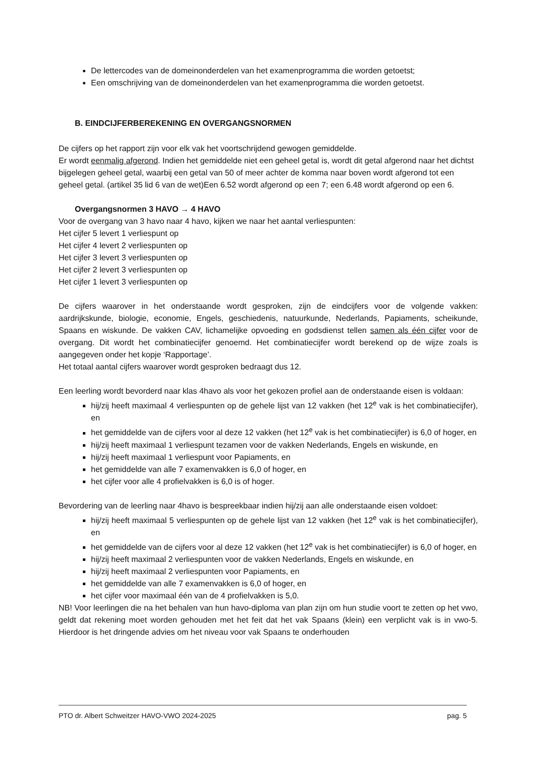De lettercodes van de domeinonderdelen van het examenprogramma die worden getoetst;
Een omschrijving van de domeinonderdelen van het examenprogramma die worden getoetst.
B. EINDCIJFERBEREKENING EN OVERGANGSNORMEN
De cijfers op het rapport zijn voor elk vak het voortschrijdend gewogen gemiddelde.
Er wordt eenmalig afgerond. Indien het gemiddelde niet een geheel getal is, wordt dit getal afgerond naar het dichtst bijgelegen geheel getal, waarbij een getal van 50 of meer achter de komma naar boven wordt afgerond tot een geheel getal. (artikel 35 lid 6 van de wet)Een 6.52 wordt afgerond op een 7; een 6.48 wordt afgerond op een 6.
Overgangsnormen 3 HAVO → 4 HAVO
Voor de overgang van 3 havo naar 4 havo, kijken we naar het aantal verliespunten:
Het cijfer 5 levert 1 verliespunt op
Het cijfer 4 levert 2 verliespunten op
Het cijfer 3 levert 3 verliespunten op
Het cijfer 2 levert 3 verliespunten op
Het cijfer 1 levert 3 verliespunten op
De cijfers waarover in het onderstaande wordt gesproken, zijn de eindcijfers voor de volgende vakken: aardrijkskunde, biologie, economie, Engels, geschiedenis, natuurkunde, Nederlands, Papiaments, scheikunde, Spaans en wiskunde. De vakken CAV, lichamelijke opvoeding en godsdienst tellen samen als één cijfer voor de overgang. Dit wordt het combinatiecijfer genoemd. Het combinatiecijfer wordt berekend op de wijze zoals is aangegeven onder het kopje ‘Rapportage’.
Het totaal aantal cijfers waarover wordt gesproken bedraagt dus 12.
Een leerling wordt bevorderd naar klas 4havo als voor het gekozen profiel aan de onderstaande eisen is voldaan:
hij/zij heeft maximaal 4 verliespunten op de gehele lijst van 12 vakken (het 12<sup>e</sup> vak is het combinatiecijfer), en
het gemiddelde van de cijfers voor al deze 12 vakken (het 12<sup>e</sup> vak is het combinatiecijfer) is 6,0 of hoger, en
hij/zij heeft maximaal 1 verliespunt tezamen voor de vakken Nederlands, Engels en wiskunde, en
hij/zij heeft maximaal 1 verliespunt voor Papiaments, en
het gemiddelde van alle 7 examenvakken is 6,0 of hoger, en
het cijfer voor alle 4 profielvakken is 6,0 is of hoger.
Bevordering van de leerling naar 4havo is bespreekbaar indien hij/zij aan alle onderstaande eisen voldoet:
hij/zij heeft maximaal 5 verliespunten op de gehele lijst van 12 vakken (het 12<sup>e</sup> vak is het combinatiecijfer), en
het gemiddelde van de cijfers voor al deze 12 vakken (het 12<sup>e</sup> vak is het combinatiecijfer) is 6,0 of hoger, en
hij/zij heeft maximaal 2 verliespunten voor de vakken Nederlands, Engels en wiskunde, en
hij/zij heeft maximaal 2 verliespunten voor Papiaments, en
het gemiddelde van alle 7 examenvakken is 6,0 of hoger, en
het cijfer voor maximaal één van de 4 profielvakken is 5,0.
NB! Voor leerlingen die na het behalen van hun havo-diploma van plan zijn om hun studie voort te zetten op het vwo, geldt dat rekening moet worden gehouden met het feit dat het vak Spaans (klein) een verplicht vak is in vwo-5. Hierdoor is het dringende advies om het niveau voor vak Spaans te onderhouden
PTO dr. Albert Schweitzer HAVO-VWO 2024-2025 pag. 5